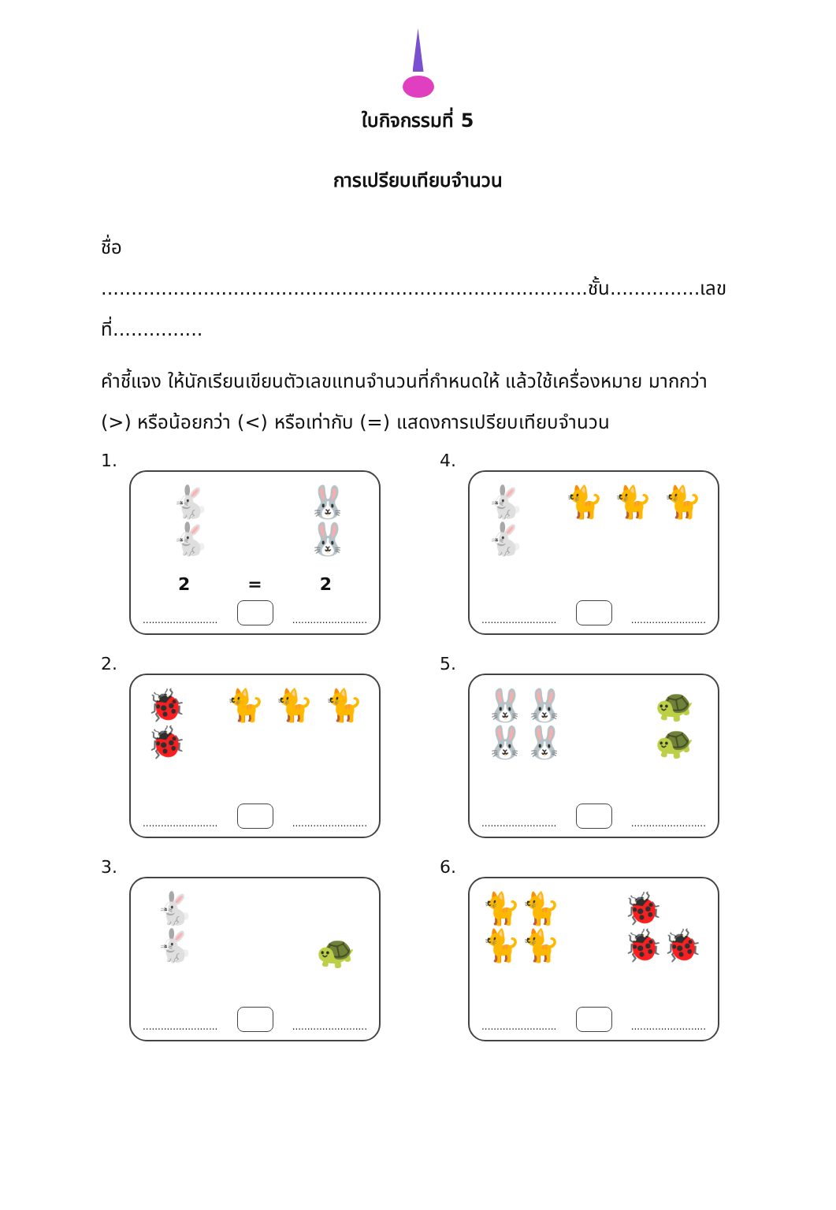ใบกิจกรรมที่ 5
การเปรียบเทียบจำนวน
ชื่อ .................................................................................ชั้น...............เลขที่...............
คำชี้แจง ให้นักเรียนเขียนตัวเลขแทนจำนวนที่กำหนดให้ แล้วใช้เครื่องหมาย มากกว่า (>) หรือน้อยกว่า (<) หรือเท่ากับ (=) แสดงการเปรียบเทียบจำนวน
1.
🐇
🐇
🐰
🐰
2 = 2
.........................
.........................
4.
🐇
🐇
🐈 🐈 🐈
.........................
.........................
2.
🐞
🐞
🐈 🐈 🐈
.........................
.........................
5.
🐰🐰
🐰🐰
🐢
🐢
.........................
.........................
3.
🐇
🐇
🐢
.........................
.........................
6.
🐈🐈
🐈🐈
🐞
🐞🐞
.........................
.........................